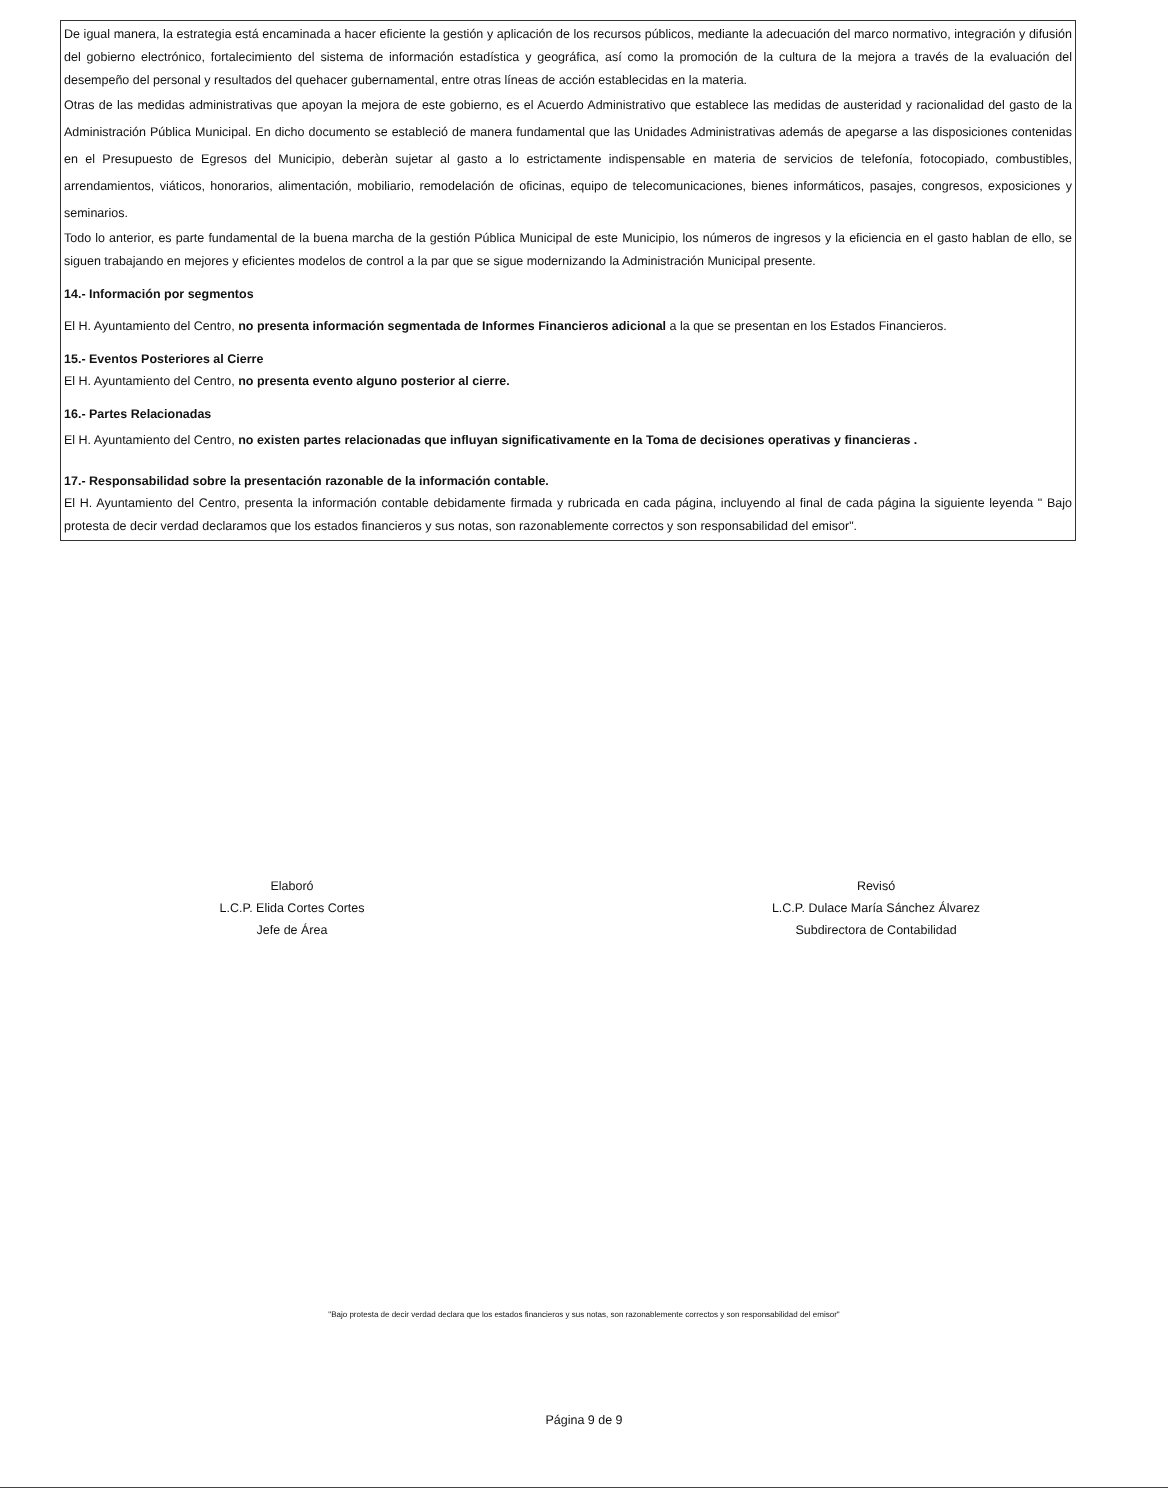De igual manera, la estrategia está encaminada a hacer eficiente la gestión y aplicación de los recursos públicos, mediante la adecuación del marco normativo, integración y difusión del gobierno electrónico, fortalecimiento del sistema de información estadística y geográfica, así como la promoción de la cultura de la mejora a través de la evaluación del desempeño del personal y resultados del quehacer gubernamental, entre otras líneas de acción establecidas en la materia.
Otras de las medidas administrativas que apoyan la mejora de este gobierno, es el Acuerdo Administrativo que establece las medidas de austeridad y racionalidad del gasto de la Administración Pública Municipal. En dicho documento se estableció de manera fundamental que las Unidades Administrativas además de apegarse a las disposiciones contenidas en el Presupuesto de Egresos del Municipio, deberàn sujetar al gasto a lo estrictamente indispensable en materia de servicios de telefonía, fotocopiado, combustibles, arrendamientos, viáticos, honorarios, alimentación, mobiliario, remodelación de oficinas, equipo de telecomunicaciones, bienes informáticos, pasajes, congresos, exposiciones y seminarios.
Todo lo anterior, es parte fundamental de la buena marcha de la gestión Pública Municipal de este Municipio, los números de ingresos y la eficiencia en el gasto hablan de ello, se siguen trabajando en mejores y eficientes modelos de control a la par que se sigue modernizando la Administración Municipal presente.
14.- Información por segmentos
El H. Ayuntamiento del Centro, no presenta información segmentada de Informes Financieros adicional a la que se presentan en los Estados Financieros.
15.- Eventos Posteriores al Cierre
El H. Ayuntamiento del Centro, no presenta evento alguno posterior al cierre.
16.- Partes Relacionadas
El H. Ayuntamiento del Centro, no existen partes relacionadas que influyan significativamente en la Toma de decisiones operativas y financieras .
17.- Responsabilidad sobre la presentación razonable de la información contable.
El H. Ayuntamiento del Centro, presenta la información contable debidamente firmada y rubricada en cada página, incluyendo al final de cada página la siguiente leyenda " Bajo protesta de decir verdad declaramos que los estados financieros y sus notas, son razonablemente correctos y son responsabilidad del emisor".
Elaboró
L.C.P. Elida Cortes Cortes
Jefe de Área
Revisó
L.C.P. Dulace María Sánchez Álvarez
Subdirectora de Contabilidad
"Bajo protesta de decir verdad declara que los estados financieros y sus notas, son razonablemente correctos y son responsabilidad del emisor"
Página 9 de 9